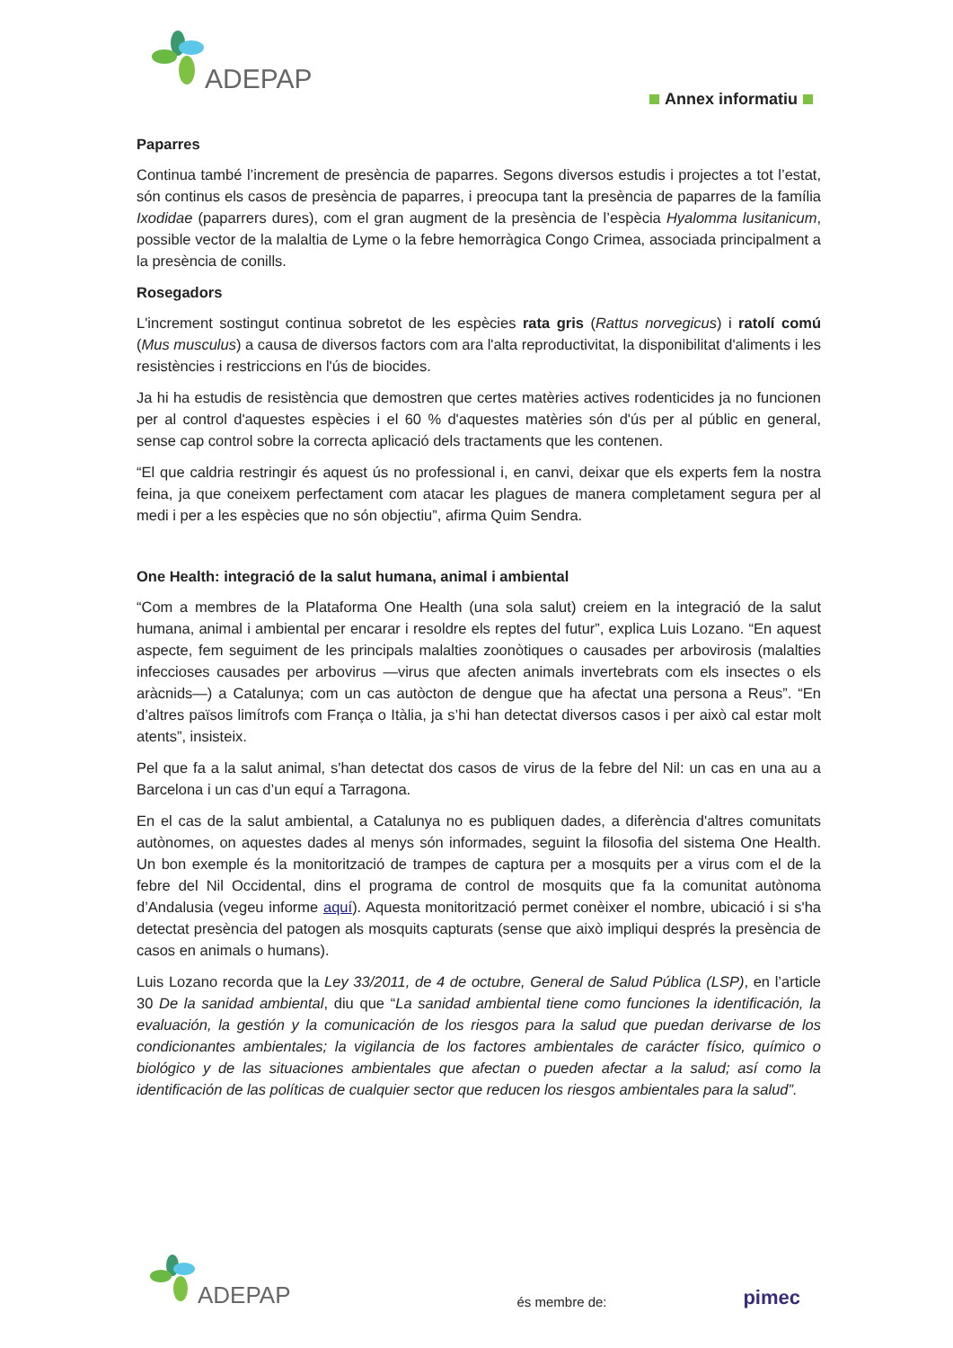ADEPAP
Annex informatiu
Paparres
Continua també l’increment de presència de paparres. Segons diversos estudis i projectes a tot l’estat, són continus els casos de presència de paparres, i preocupa tant la presència de paparres de la família Ixodidae (paparrers dures), com el gran augment de la presència de l’espècia Hyalomma lusitanicum, possible vector de la malaltia de Lyme o la febre hemorràgica Congo Crimea, associada principalment a la presència de conills.
Rosegadors
L'increment sostingut continua sobretot de les espècies rata gris (Rattus norvegicus) i ratolí comú (Mus musculus) a causa de diversos factors com ara l'alta reproductivitat, la disponibilitat d'aliments i les resistències i restriccions en l'ús de biocides.
Ja hi ha estudis de resistència que demostren que certes matèries actives rodenticides ja no funcionen per al control d'aquestes espècies i el 60 % d'aquestes matèries són d'ús per al públic en general, sense cap control sobre la correcta aplicació dels tractaments que les contenen.
“El que caldria restringir és aquest ús no professional i, en canvi, deixar que els experts fem la nostra feina, ja que coneixem perfectament com atacar les plagues de manera completament segura per al medi i per a les espècies que no són objectiu”, afirma Quim Sendra.
One Health: integració de la salut humana, animal i ambiental
“Com a membres de la Plataforma One Health (una sola salut) creiem en la integració de la salut humana, animal i ambiental per encarar i resoldre els reptes del futur”, explica Luis Lozano. “En aquest aspecte, fem seguiment de les principals malalties zoonòtiques o causades per arbovirosis (malalties infeccioses causades per arbovirus —virus que afecten animals invertebrats com els insectes o els aràcnids—) a Catalunya; com un cas autòcton de dengue que ha afectat una persona a Reus”. “En d’altres països limítrofs com França o Itàlia, ja s’hi han detectat diversos casos i per això cal estar molt atents”, insisteix.
Pel que fa a la salut animal, s'han detectat dos casos de virus de la febre del Nil: un cas en una au a Barcelona i un cas d’un equí a Tarragona.
En el cas de la salut ambiental, a Catalunya no es publiquen dades, a diferència d'altres comunitats autònomes, on aquestes dades al menys són informades, seguint la filosofia del sistema One Health. Un bon exemple és la monitorització de trampes de captura per a mosquits per a virus com el de la febre del Nil Occidental, dins el programa de control de mosquits que fa la comunitat autònoma d’Andalusia (vegeu informe aquí). Aquesta monitorització permet conèixer el nombre, ubicació i si s'ha detectat presència del patogen als mosquits capturats (sense que això impliqui després la presència de casos en animals o humans).
Luis Lozano recorda que la Ley 33/2011, de 4 de octubre, General de Salud Pública (LSP), en l’article 30 De la sanidad ambiental, diu que “La sanidad ambiental tiene como funciones la identificación, la evaluación, la gestión y la comunicación de los riesgos para la salud que puedan derivarse de los condicionantes ambientales; la vigilancia de los factores ambientales de carácter físico, químico o biológico y de las situaciones ambientales que afectan o pueden afectar a la salud; así como la identificación de las políticas de cualquier sector que reducen los riesgos ambientales para la salud”.
ADEPAP
és membre de:
pimec